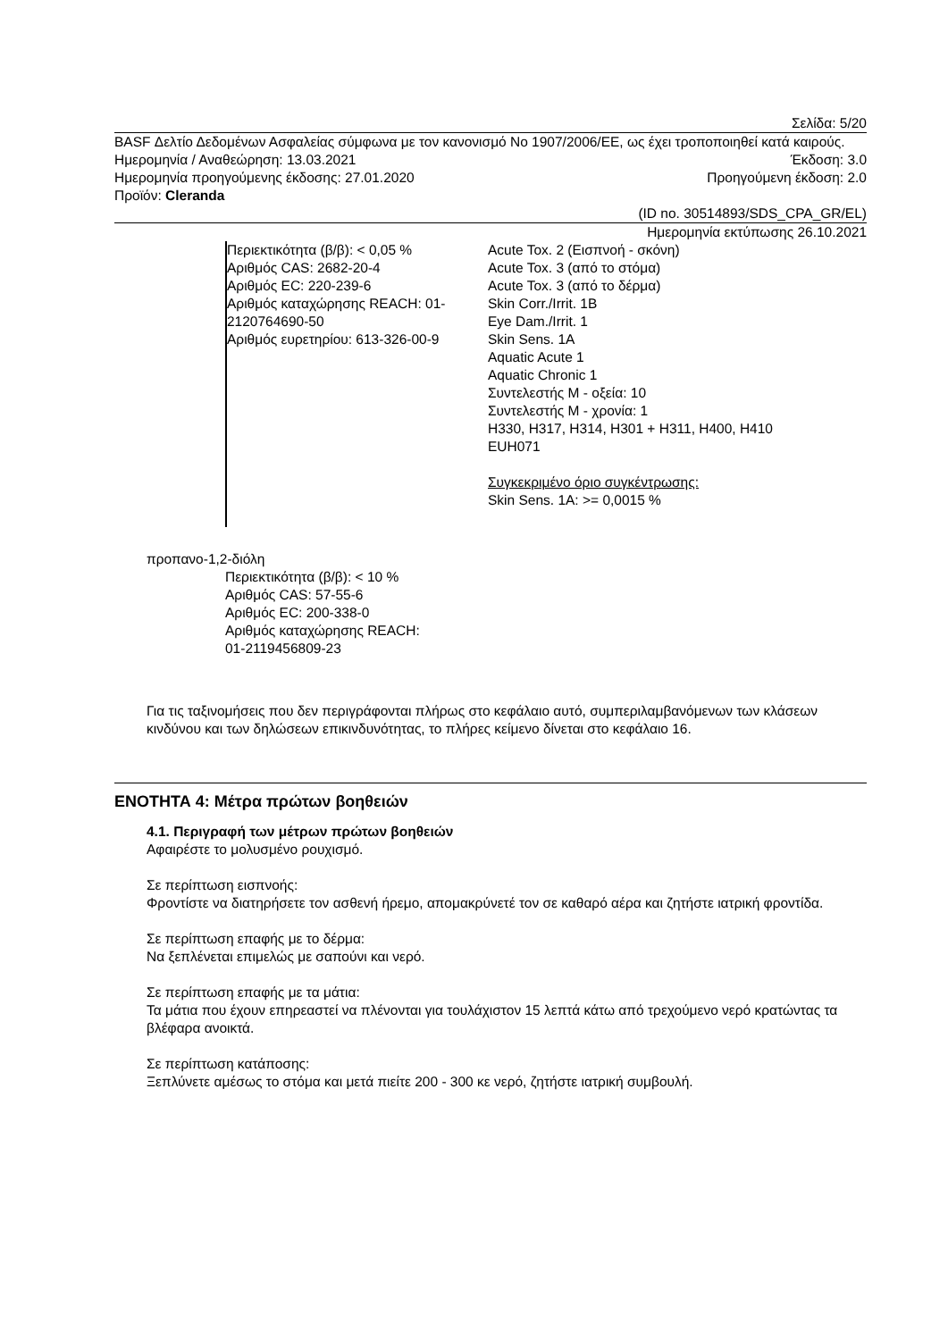Σελίδα: 5/20
BASF Δελτίο Δεδομένων Ασφαλείας σύμφωνα με τον κανονισμό No 1907/2006/ΕΕ, ως έχει τροποποιηθεί κατά καιρούς.
Ημερομηνία / Αναθεώρηση: 13.03.2021 Έκδοση: 3.0
Ημερομηνία προηγούμενης έκδοσης: 27.01.2020 Προηγούμενη έκδοση: 2.0
Προϊόν: Cleranda
(ID no. 30514893/SDS_CPA_GR/EL)
Ημερομηνία εκτύπωσης 26.10.2021
Περιεκτικότητα (β/β): < 0,05 %
Αριθμός CAS: 2682-20-4
Αριθμός EC: 220-239-6
Αριθμός καταχώρησης REACH: 01-2120764690-50
Αριθμός ευρετηρίου: 613-326-00-9
Acute Tox. 2 (Εισπνοή - σκόνη)
Acute Tox. 3 (από το στόμα)
Acute Tox. 3 (από το δέρμα)
Skin Corr./Irrit. 1B
Eye Dam./Irrit. 1
Skin Sens. 1A
Aquatic Acute 1
Aquatic Chronic 1
Συντελεστής M - οξεία: 10
Συντελεστής M - χρονία: 1
H330, H317, H314, H301 + H311, H400, H410
EUH071
Συγκεκριμένο όριο συγκέντρωσης:
Skin Sens. 1A: >= 0,0015 %
προπανο-1,2-διόλη
Περιεκτικότητα (β/β): < 10 %
Αριθμός CAS: 57-55-6
Αριθμός EC: 200-338-0
Αριθμός καταχώρησης REACH:
01-2119456809-23
Για τις ταξινομήσεις που δεν περιγράφονται πλήρως στο κεφάλαιο αυτό, συμπεριλαμβανόμενων των κλάσεων κινδύνου και των δηλώσεων επικινδυνότητας, το πλήρες κείμενο δίνεται στο κεφάλαιο 16.
ΕΝΟΤΗΤΑ 4: Μέτρα πρώτων βοηθειών
4.1. Περιγραφή των μέτρων πρώτων βοηθειών
Αφαιρέστε το μολυσμένο ρουχισμό.
Σε περίπτωση εισπνοής:
Φροντίστε να διατηρήσετε τον ασθενή ήρεμο, απομακρύνετέ τον σε καθαρό αέρα και ζητήστε ιατρική φροντίδα.
Σε περίπτωση επαφής με το δέρμα:
Να ξεπλένεται επιμελώς με σαπούνι και νερό.
Σε περίπτωση επαφής με τα μάτια:
Τα μάτια που έχουν επηρεαστεί να πλένονται για τουλάχιστον 15 λεπτά κάτω από τρεχούμενο νερό κρατώντας τα βλέφαρα ανοικτά.
Σε περίπτωση κατάποσης:
Ξεπλύνετε αμέσως το στόμα και μετά πιείτε 200 - 300 κε νερό, ζητήστε ιατρική συμβουλή.